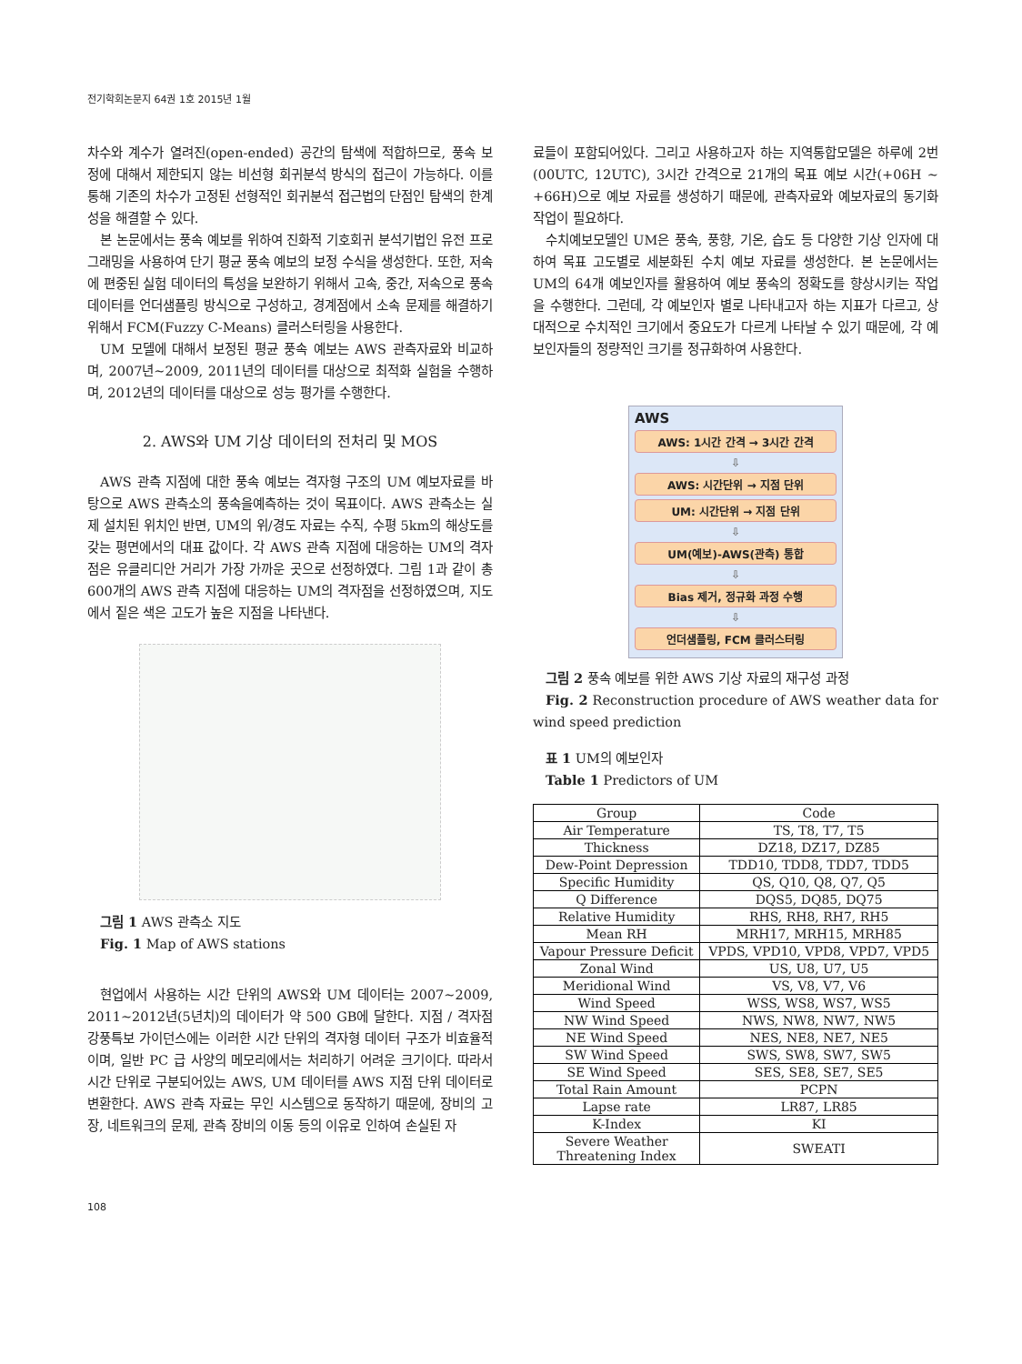전기학회논문지 64권 1호 2015년 1월
차수와 계수가 열려진(open-ended) 공간의 탐색에 적합하므로, 풍속 보정에 대해서 제한되지 않는 비선형 회귀분석 방식의 접근이 가능하다. 이를 통해 기존의 차수가 고정된 선형적인 회귀분석 접근법의 단점인 탐색의 한계성을 해결할 수 있다.
본 논문에서는 풍속 예보를 위하여 진화적 기호회귀 분석기법인 유전 프로그래밍을 사용하여 단기 평균 풍속 예보의 보정 수식을 생성한다. 또한, 저속에 편중된 실험 데이터의 특성을 보완하기 위해서 고속, 중간, 저속으로 풍속 데이터를 언더샘플링 방식으로 구성하고, 경계점에서 소속 문제를 해결하기 위해서 FCM(Fuzzy C-Means) 클러스터링을 사용한다.
UM 모델에 대해서 보정된 평균 풍속 예보는 AWS 관측자료와 비교하며, 2007년~2009, 2011년의 데이터를 대상으로 최적화 실험을 수행하며, 2012년의 데이터를 대상으로 성능 평가를 수행한다.
2. AWS와 UM 기상 데이터의 전처리 및 MOS
AWS 관측 지점에 대한 풍속 예보는 격자형 구조의 UM 예보자료를 바탕으로 AWS 관측소의 풍속을예측하는 것이 목표이다. AWS 관측소는 실제 설치된 위치인 반면, UM의 위/경도 자료는 수직, 수평 5km의 해상도를 갖는 평면에서의 대표 값이다. 각 AWS 관측 지점에 대응하는 UM의 격자점은 유클리디안 거리가 가장 가까운 곳으로 선정하였다. 그림 1과 같이 총 600개의 AWS 관측 지점에 대응하는 UM의 격자점을 선정하였으며, 지도에서 짙은 색은 고도가 높은 지점을 나타낸다.
그림 1 AWS 관측소 지도
Fig. 1 Map of AWS stations
현업에서 사용하는 시간 단위의 AWS와 UM 데이터는 2007~2009, 2011~2012년(5년치)의 데이터가 약 500 GB에 달한다. 지점 / 격자점 강풍특보 가이던스에는 이러한 시간 단위의 격자형 데이터 구조가 비효율적이며, 일반 PC 급 사양의 메모리에서는 처리하기 어려운 크기이다. 따라서 시간 단위로 구분되어있는 AWS, UM 데이터를 AWS 지점 단위 데이터로 변환한다. AWS 관측 자료는 무인 시스템으로 동작하기 때문에, 장비의 고장, 네트워크의 문제, 관측 장비의 이동 등의 이유로 인하여 손실된 자
료들이 포함되어있다. 그리고 사용하고자 하는 지역통합모델은 하루에 2번(00UTC, 12UTC), 3시간 간격으로 21개의 목표 예보 시간(+06H ~ +66H)으로 예보 자료를 생성하기 때문에, 관측자료와 예보자료의 동기화 작업이 필요하다.
수치예보모델인 UM은 풍속, 풍향, 기온, 습도 등 다양한 기상 인자에 대하여 목표 고도별로 세분화된 수치 예보 자료를 생성한다. 본 논문에서는 UM의 64개 예보인자를 활용하여 예보 풍속의 정확도를 향상시키는 작업을 수행한다. 그런데, 각 예보인자 별로 나타내고자 하는 지표가 다르고, 상대적으로 수치적인 크기에서 중요도가 다르게 나타날 수 있기 때문에, 각 예보인자들의 정량적인 크기를 정규화하여 사용한다.
AWS
AWS: 1시간 간격 → 3시간 간격
⇩
AWS: 시간단위 → 지점 단위
UM: 시간단위 → 지점 단위
⇩
UM(예보)-AWS(관측) 통합
⇩
Bias 제거, 정규화 과정 수행
⇩
언더샘플링, FCM 클러스터링
그림 2 풍속 예보를 위한 AWS 기상 자료의 재구성 과정
Fig. 2 Reconstruction procedure of AWS weather data for wind speed prediction
표 1 UM의 예보인자
Table 1 Predictors of UM
| Group | Code |
| --- | --- |
| Air Temperature | TS, T8, T7, T5 |
| Thickness | DZ18, DZ17, DZ85 |
| Dew-Point Depression | TDD10, TDD8, TDD7, TDD5 |
| Specific Humidity | QS, Q10, Q8, Q7, Q5 |
| Q Difference | DQS5, DQ85, DQ75 |
| Relative Humidity | RHS, RH8, RH7, RH5 |
| Mean RH | MRH17, MRH15, MRH85 |
| Vapour Pressure Deficit | VPDS, VPD10, VPD8, VPD7, VPD5 |
| Zonal Wind | US, U8, U7, U5 |
| Meridional Wind | VS, V8, V7, V6 |
| Wind Speed | WSS, WS8, WS7, WS5 |
| NW Wind Speed | NWS, NW8, NW7, NW5 |
| NE Wind Speed | NES, NE8, NE7, NE5 |
| SW Wind Speed | SWS, SW8, SW7, SW5 |
| SE Wind Speed | SES, SE8, SE7, SE5 |
| Total Rain Amount | PCPN |
| Lapse rate | LR87, LR85 |
| K-Index | KI |
| Severe Weather Threatening Index | SWEATI |
108